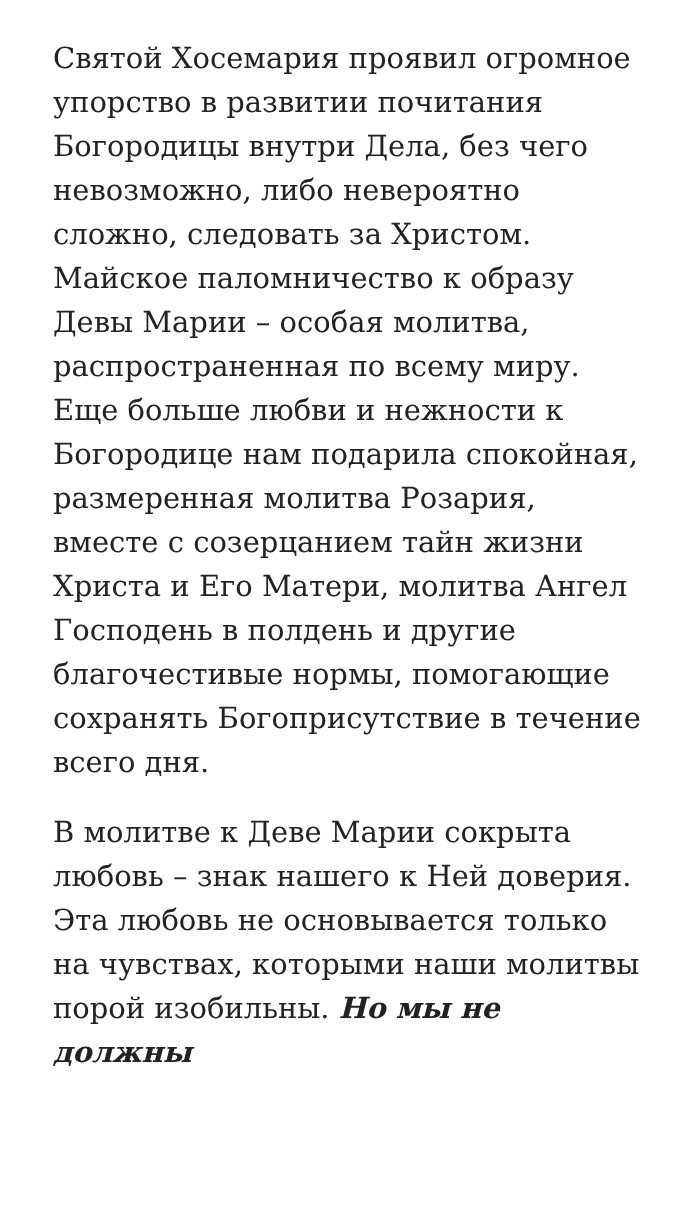Святой Хосемария проявил огромное упорство в развитии почитания Богородицы внутри Дела, без чего невозможно, либо невероятно сложно, следовать за Христом. Майское паломничество к образу Девы Марии – особая молитва, распространенная по всему миру. Еще больше любви и нежности к Богородице нам подарила спокойная, размеренная молитва Розария, вместе с созерцанием тайн жизни Христа и Его Матери, молитва Ангел Господень в полдень и другие благочестивые нормы, помогающие сохранять Богоприсутствие в течение всего дня.
В молитве к Деве Марии сокрыта любовь – знак нашего к Ней доверия. Эта любовь не основывается только на чувствах, которыми наши молитвы порой изобильны. Но мы не должны